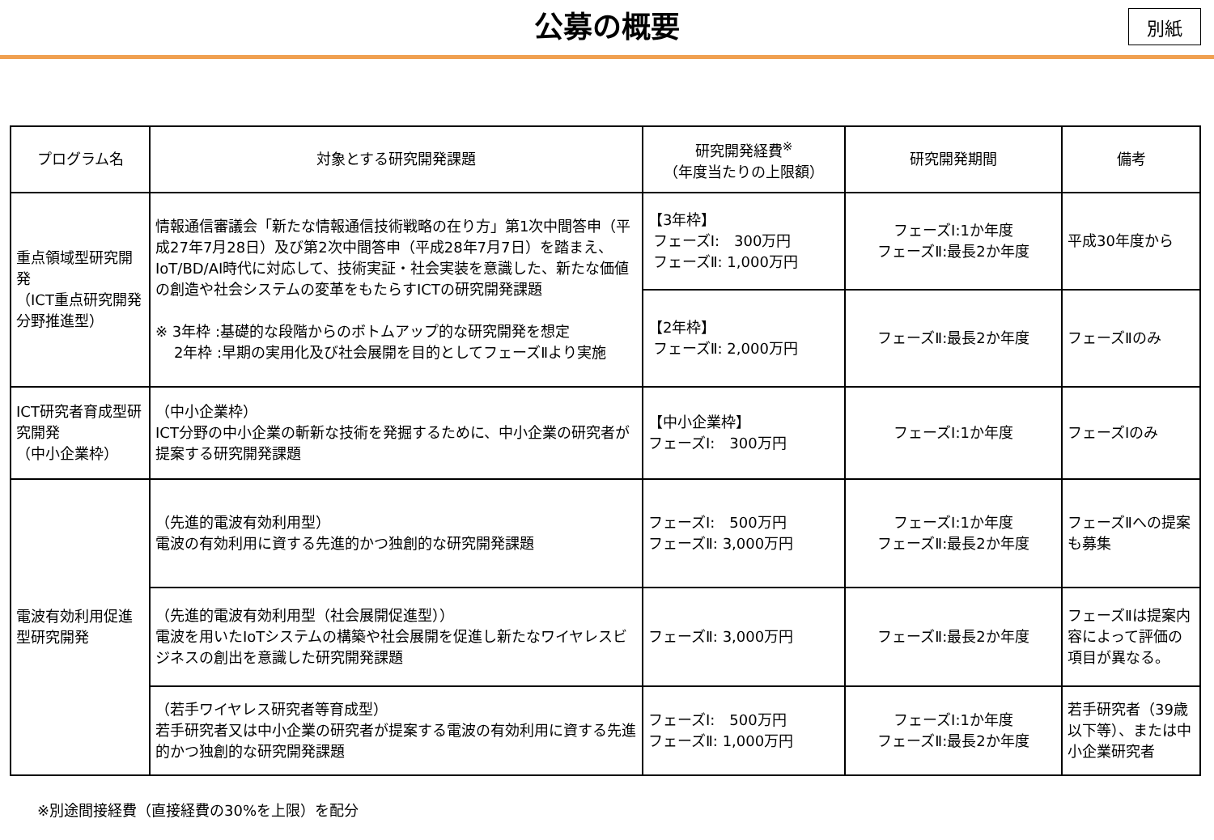公募の概要
別紙
| プログラム名 | 対象とする研究開発課題 | 研究開発経費<sup>※</sup> （年度当たりの上限額） | 研究開発期間 | 備考 |
| --- | --- | --- | --- | --- |
| 重点領域型研究開発 （ICT重点研究開発分野推進型） | 情報通信審議会「新たな情報通信技術戦略の在り方」第1次中間答申（平成27年7月28日）及び第2次中間答申（平成28年7月7日）を踏まえ、IoT/BD/AI時代に対応して、技術実証・社会実装を意識した、新たな価値の創造や社会システムの変革をもたらすICTの研究開発課題 ※ 3年枠 :基礎的な段階からのボトムアップ的な研究開発を想定 2年枠 :早期の実用化及び社会展開を目的としてフェーズⅡより実施 | 【3年枠】 フェーズⅠ: 300万円 フェーズⅡ: 1,000万円 | フェーズⅠ:1か年度 フェーズⅡ:最長2か年度 | 平成30年度から |
| | | 【2年枠】 フェーズⅡ: 2,000万円 | フェーズⅡ:最長2か年度 | フェーズⅡのみ |
| ICT研究者育成型研究開発 （中小企業枠） | （中小企業枠） ICT分野の中小企業の斬新な技術を発掘するために、中小企業の研究者が提案する研究開発課題 | 【中小企業枠】 フェーズⅠ: 300万円 | フェーズⅠ:1か年度 | フェーズⅠのみ |
| 電波有効利用促進型研究開発 | （先進的電波有効利用型） 電波の有効利用に資する先進的かつ独創的な研究開発課題 | フェーズⅠ: 500万円 フェーズⅡ: 3,000万円 | フェーズⅠ:1か年度 フェーズⅡ:最長2か年度 | フェーズⅡへの提案も募集 |
| | （先進的電波有効利用型（社会展開促進型）） 電波を用いたIoTシステムの構築や社会展開を促進し新たなワイヤレスビジネスの創出を意識した研究開発課題 | フェーズⅡ: 3,000万円 | フェーズⅡ:最長2か年度 | フェーズⅡは提案内容によって評価の項目が異なる。 |
| | （若手ワイヤレス研究者等育成型） 若手研究者又は中小企業の研究者が提案する電波の有効利用に資する先進的かつ独創的な研究開発課題 | フェーズⅠ: 500万円 フェーズⅡ: 1,000万円 | フェーズⅠ:1か年度 フェーズⅡ:最長2か年度 | 若手研究者（39歳以下等）、または中小企業研究者 |
※別途間接経費（直接経費の30%を上限）を配分